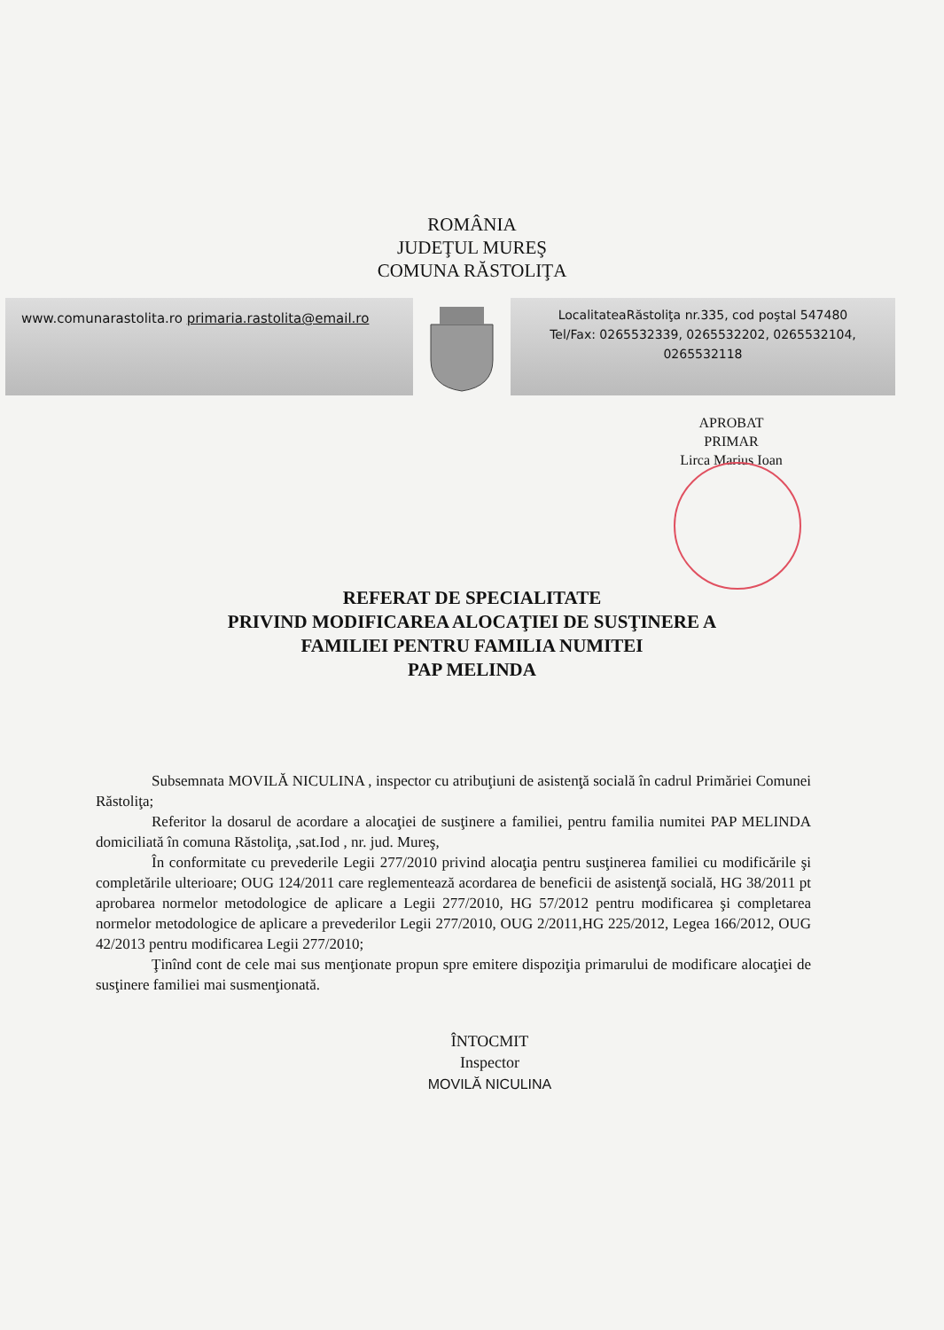ROMÂNIA
JUDEŢUL MUREŞ
COMUNA RĂSTOLIŢA
www.comunarastolita.ro primaria.rastolita@email.ro
LocalitateaRăstoliţa nr.335, cod poştal 547480
Tel/Fax: 0265532339, 0265532202, 0265532104,
0265532118
APROBAT
PRIMAR
Lirca Marius Ioan
REFERAT DE SPECIALITATE
PRIVIND MODIFICAREA ALOCAŢIEI DE SUSŢINERE A
FAMILIEI PENTRU FAMILIA NUMITEI
PAP MELINDA
Subsemnata MOVILĂ NICULINA , inspector cu atribuţiuni de asistenţă socială în cadrul Primăriei Comunei Răstoliţa;
Referitor la dosarul de acordare a alocaţiei de susţinere a familiei, pentru familia numitei PAP MELINDA domiciliată în comuna Răstoliţa, ,sat.Iod , nr. jud. Mureş,
În conformitate cu prevederile Legii 277/2010 privind alocaţia pentru susţinerea familiei cu modificările şi completările ulterioare; OUG 124/2011 care reglementează acordarea de beneficii de asistenţă socială, HG 38/2011 pt aprobarea normelor metodologice de aplicare a Legii 277/2010, HG 57/2012 pentru modificarea şi completarea normelor metodologice de aplicare a prevederilor Legii 277/2010, OUG 2/2011,HG 225/2012, Legea 166/2012, OUG 42/2013 pentru modificarea Legii 277/2010;
Ţinînd cont de cele mai sus menţionate propun spre emitere dispoziţia primarului de modificare alocaţiei de susţinere familiei mai susmenţionată.
ÎNTOCMIT
Inspector
MOVILĂ NICULINA